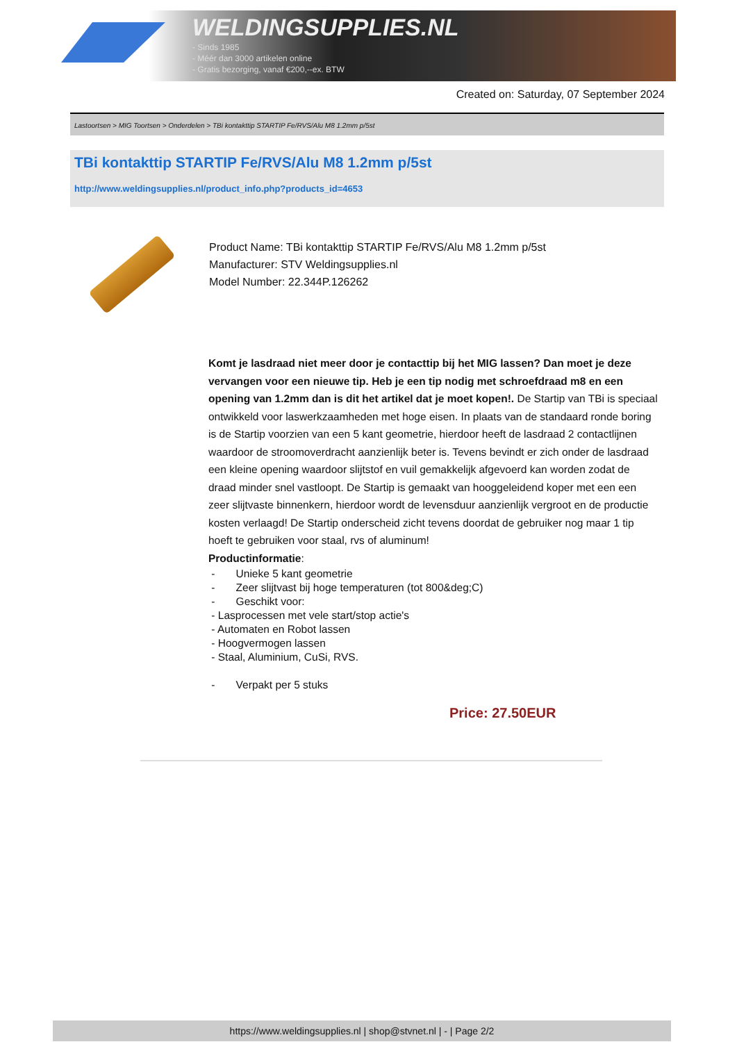WELDINGSUPPLIES.NL
- Sinds 1985
- Méér dan 3000 artikelen online
- Gratis bezorging, vanaf €200,--ex. BTW
Created on: Saturday, 07 September 2024
Lastoortsen > MIG Toortsen > Onderdelen > TBi kontakttip STARTIP Fe/RVS/Alu M8 1.2mm p/5st
TBi kontakttip STARTIP Fe/RVS/Alu M8 1.2mm p/5st
http://www.weldingsupplies.nl/product_info.php?products_id=4653
Product Name: TBi kontakttip STARTIP Fe/RVS/Alu M8 1.2mm p/5st
Manufacturer: STV Weldingsupplies.nl
Model Number: 22.344P.126262
Komt je lasdraad niet meer door je contacttip bij het MIG lassen? Dan moet je deze vervangen voor een nieuwe tip. Heb je een tip nodig met schroefdraad m8 en een opening van 1.2mm dan is dit het artikel dat je moet kopen!. De Startip van TBi is speciaal ontwikkeld voor laswerkzaamheden met hoge eisen. In plaats van de standaard ronde boring is de Startip voorzien van een 5 kant geometrie, hierdoor heeft de lasdraad 2 contactlijnen waardoor de stroomoverdracht aanzienlijk beter is. Tevens bevindt er zich onder de lasdraad een kleine opening waardoor slijtstof en vuil gemakkelijk afgevoerd kan worden zodat de draad minder snel vastloopt. De Startip is gemaakt van hooggeleidend koper met een een zeer slijtvaste binnenkern, hierdoor wordt de levensduur aanzienlijk vergroot en de productie kosten verlaagd! De Startip onderscheid zicht tevens doordat de gebruiker nog maar 1 tip hoeft te gebruiken voor staal, rvs of aluminum!
Productinformatie:
- Unieke 5 kant geometrie
- Zeer slijtvast bij hoge temperaturen (tot 800&deg;C)
- Geschikt voor:
- Lasprocessen met vele start/stop actie's
- Automaten en Robot lassen
- Hoogvermogen lassen
- Staal, Aluminium, CuSi, RVS.
- Verpakt per 5 stuks
Price: 27.50EUR
https://www.weldingsupplies.nl | shop@stvnet.nl | - | Page 2/2